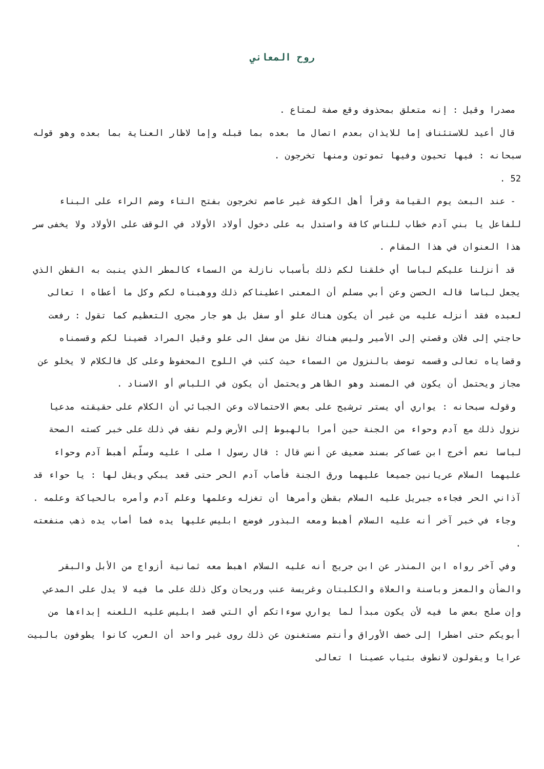روح المعاني
مصدرا وقيل : إنه متعلق بمحذوف وقع صفة لمتاع .
قال أعيد للاستئناف إما للايذان بعدم اتصال ما بعده بما قبله وإما لاظار العناية بما بعده وهو قوله سبحانه : فيها تحيون وفيها تموتون ومنها تخرجون .
52 .
- عند البعث يوم القيامة وقرأ أهل الكوفة غير عاصم تخرجون بفتح التاء وضم الراء على البناء للفاعل يا بني آدم خطاب للناس كافة واستدل به على دخول أولاد الأولاد في الوقف على الأولاد ولا يخفى سر هذا العنوان في هذا المقام .
قد أنزلنا عليكم لباسا أي خلقنا لكم ذلك بأسباب نازلة من السماء كالمطر الذي ينبت به القطن الذي يجعل لباسا قاله الحسن وعن أبي مسلم أن المعنى اعطيناكم ذلك ووهبناه لكم وكل ما أعطاه ا تعالى لعبده فقد أنزله عليه من غير أن يكون هناك علو أو سفل بل هو جار مجرى التعظيم كما تقول : رفعت حاجتي إلى فلان وقصتي إلى الأمير وليس هناك نقل من سفل الى علو وقيل المراد قضينا لكم وقسمناه وقضاياه تعالى وقسمه توصف بالنزول من السماء حيث كتب في اللوح المحفوظ وعلى كل فالكلام لا يخلو عن مجاز ويحتمل أن يكون في المسند وهو الظاهر ويحتمل أن يكون في اللباس أو الاسناد .
وقوله سبحانه : يواري أي يستر ترشيح على بعض الاحتمالات وعن الجبائي أن الكلام على حقيقته مدعيا نزول ذلك مع آدم وحواء من الجنة حين أمرا بالهبوط إلى الأرض ولم نقف في ذلك على خبر كسته الصحة لباسا نعم أخرج ابن عساكر بسند ضعيف عن أنس قال : قال رسول ا صلى ا عليه وسلّم أهبط آدم وحواء عليهما السلام عريانين جميعا عليهما ورق الجنة فأصاب آدم الحر حتى قعد يبكي ويقل لها : يا حواء قد آذاني الحر فجاءه جبريل عليه السلام بقطن وأمرها أن تغزله وعلمها وعلم آدم وأمره بالحياكة وعلمه .
وجاء في خبر آخر أنه عليه السلام أهبط ومعه البذور فوضع ابليس عليها يده فما أصاب يده ذهب منفعته .
وفي آخر رواه ابن المنذر عن ابن جريج أنه عليه السلام اهبط معه ثمانية أزواج من الأبل والبقر والضأن والمعز وباسنة والعلاة والكلبتان وغريسة عنب وريحان وكل ذلك على ما فيه لا يدل على المدعي وإن صلح بعض ما فيه لأن يكون مبدأ لما يواري سوءاتكم أي التي قصد ابليس عليه اللعنه إبداءها من أبويكم حتى اضطرا إلى خصف الأوراق وأنتم مستغنون عن ذلك روى غير واحد أن العرب كانوا يطوفون بالبيت عرايا ويقولون لانطوف بثياب عصينا ا تعالى